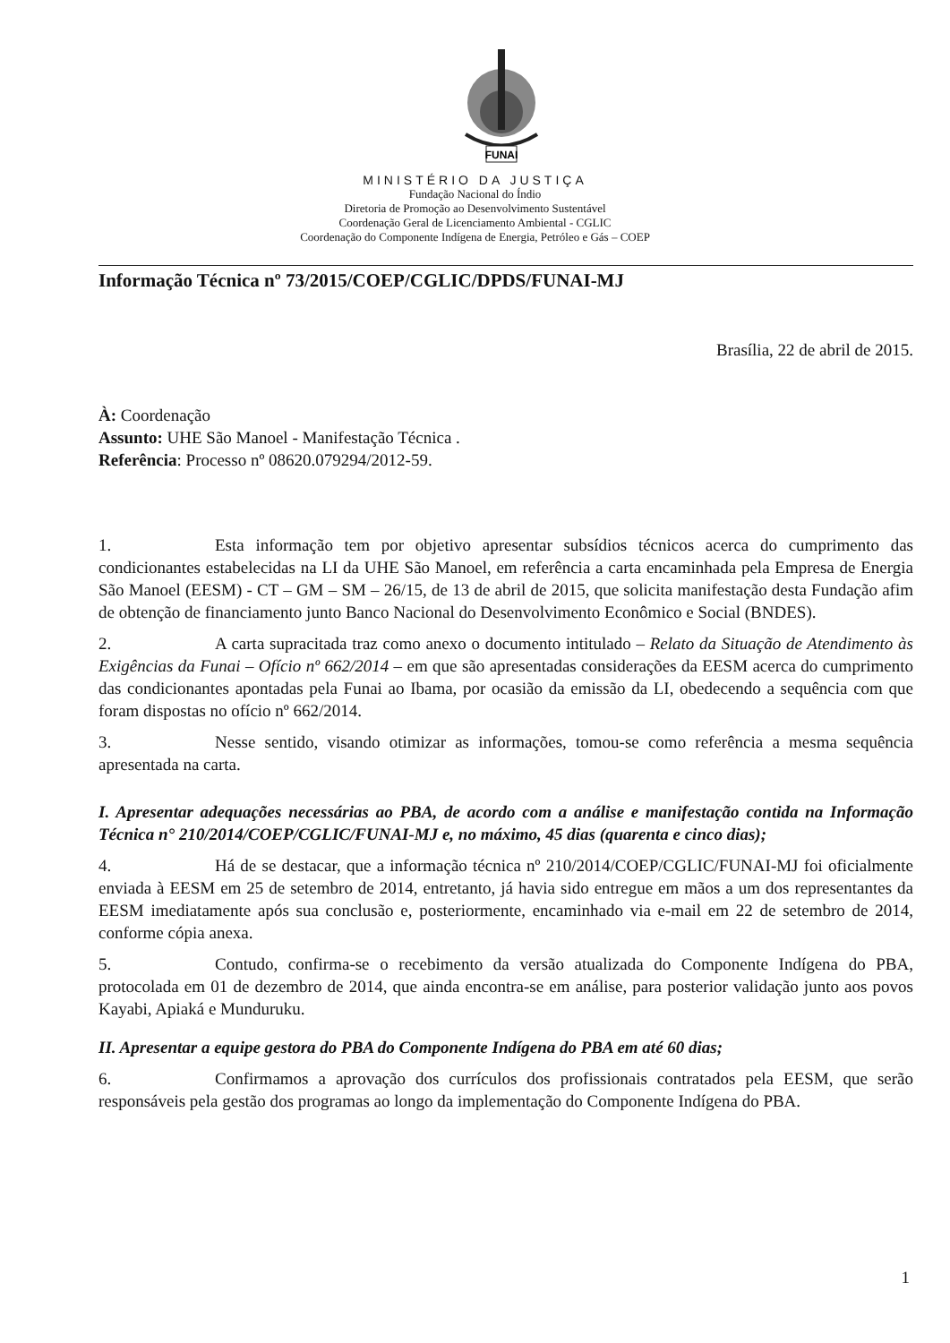FUNAI
MINISTÉRIO DA JUSTIÇA
Fundação Nacional do Índio
Diretoria de Promoção ao Desenvolvimento Sustentável
Coordenação Geral de Licenciamento Ambiental - CGLIC
Coordenação do Componente Indígena de Energia, Petróleo e Gás – COEP
Informação Técnica nº 73/2015/COEP/CGLIC/DPDS/FUNAI-MJ
Brasília, 22 de abril de 2015.
À: Coordenação
Assunto: UHE São Manoel - Manifestação Técnica .
Referência: Processo nº 08620.079294/2012-59.
1. Esta informação tem por objetivo apresentar subsídios técnicos acerca do cumprimento das condicionantes estabelecidas na LI da UHE São Manoel, em referência a carta encaminhada pela Empresa de Energia São Manoel (EESM) - CT – GM – SM – 26/15, de 13 de abril de 2015, que solicita manifestação desta Fundação afim de obtenção de financiamento junto Banco Nacional do Desenvolvimento Econômico e Social (BNDES).
2. A carta supracitada traz como anexo o documento intitulado – Relato da Situação de Atendimento às Exigências da Funai – Ofício nº 662/2014 – em que são apresentadas considerações da EESM acerca do cumprimento das condicionantes apontadas pela Funai ao Ibama, por ocasião da emissão da LI, obedecendo a sequência com que foram dispostas no ofício nº 662/2014.
3. Nesse sentido, visando otimizar as informações, tomou-se como referência a mesma sequência apresentada na carta.
I. Apresentar adequações necessárias ao PBA, de acordo com a análise e manifestação contida na Informação Técnica n° 210/2014/COEP/CGLIC/FUNAI-MJ e, no máximo, 45 dias (quarenta e cinco dias);
4. Há de se destacar, que a informação técnica nº 210/2014/COEP/CGLIC/FUNAI-MJ foi oficialmente enviada à EESM em 25 de setembro de 2014, entretanto, já havia sido entregue em mãos a um dos representantes da EESM imediatamente após sua conclusão e, posteriormente, encaminhado via e-mail em 22 de setembro de 2014, conforme cópia anexa.
5. Contudo, confirma-se o recebimento da versão atualizada do Componente Indígena do PBA, protocolada em 01 de dezembro de 2014, que ainda encontra-se em análise, para posterior validação junto aos povos Kayabi, Apiaká e Munduruku.
II. Apresentar a equipe gestora do PBA do Componente Indígena do PBA em até 60 dias;
6. Confirmamos a aprovação dos currículos dos profissionais contratados pela EESM, que serão responsáveis pela gestão dos programas ao longo da implementação do Componente Indígena do PBA.
1